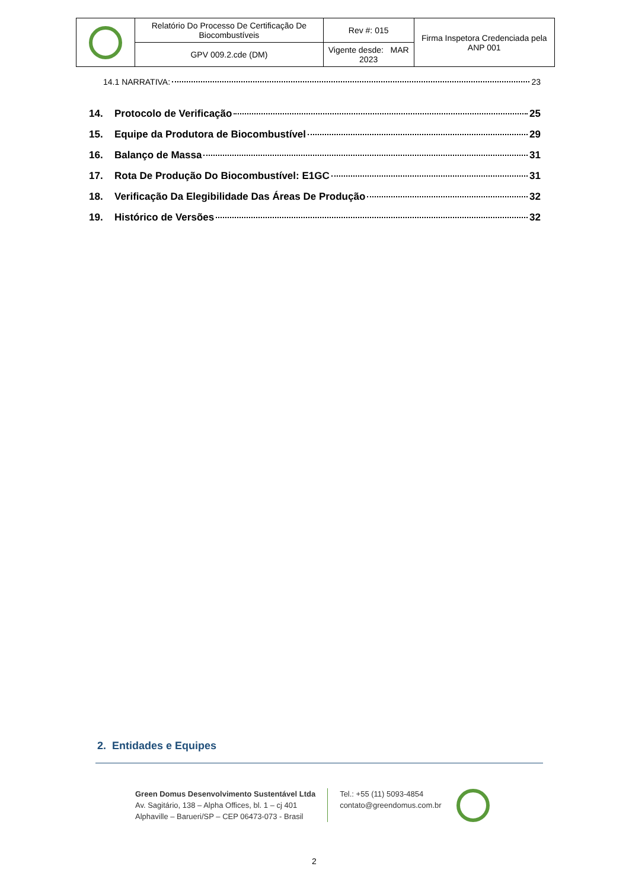| | Relatório Do Processo De Certificação De Biocombustíveis | Rev #: 015 | Firma Inspetora Credenciada pela ANP 001 |
| | GPV 009.2.cde (DM) | Vigente desde: MAR 2023 | |
14.1 NARRATIVA: 23
14. Protocolo de Verificação 25
15. Equipe da Produtora de Biocombustível 29
16. Balanço de Massa 31
17. Rota De Produção Do Biocombustível: E1GC 31
18. Verificação Da Elegibilidade Das Áreas De Produção 32
19. Histórico de Versões 32
2. Entidades e Equipes
Green Domus Desenvolvimento Sustentável Ltda
Av. Sagitário, 138 – Alpha Offices, bl. 1 – cj 401
Alphaville – Barueri/SP – CEP 06473-073 - Brasil
Tel.: +55 (11) 5093-4854
contato@greendomus.com.br
2